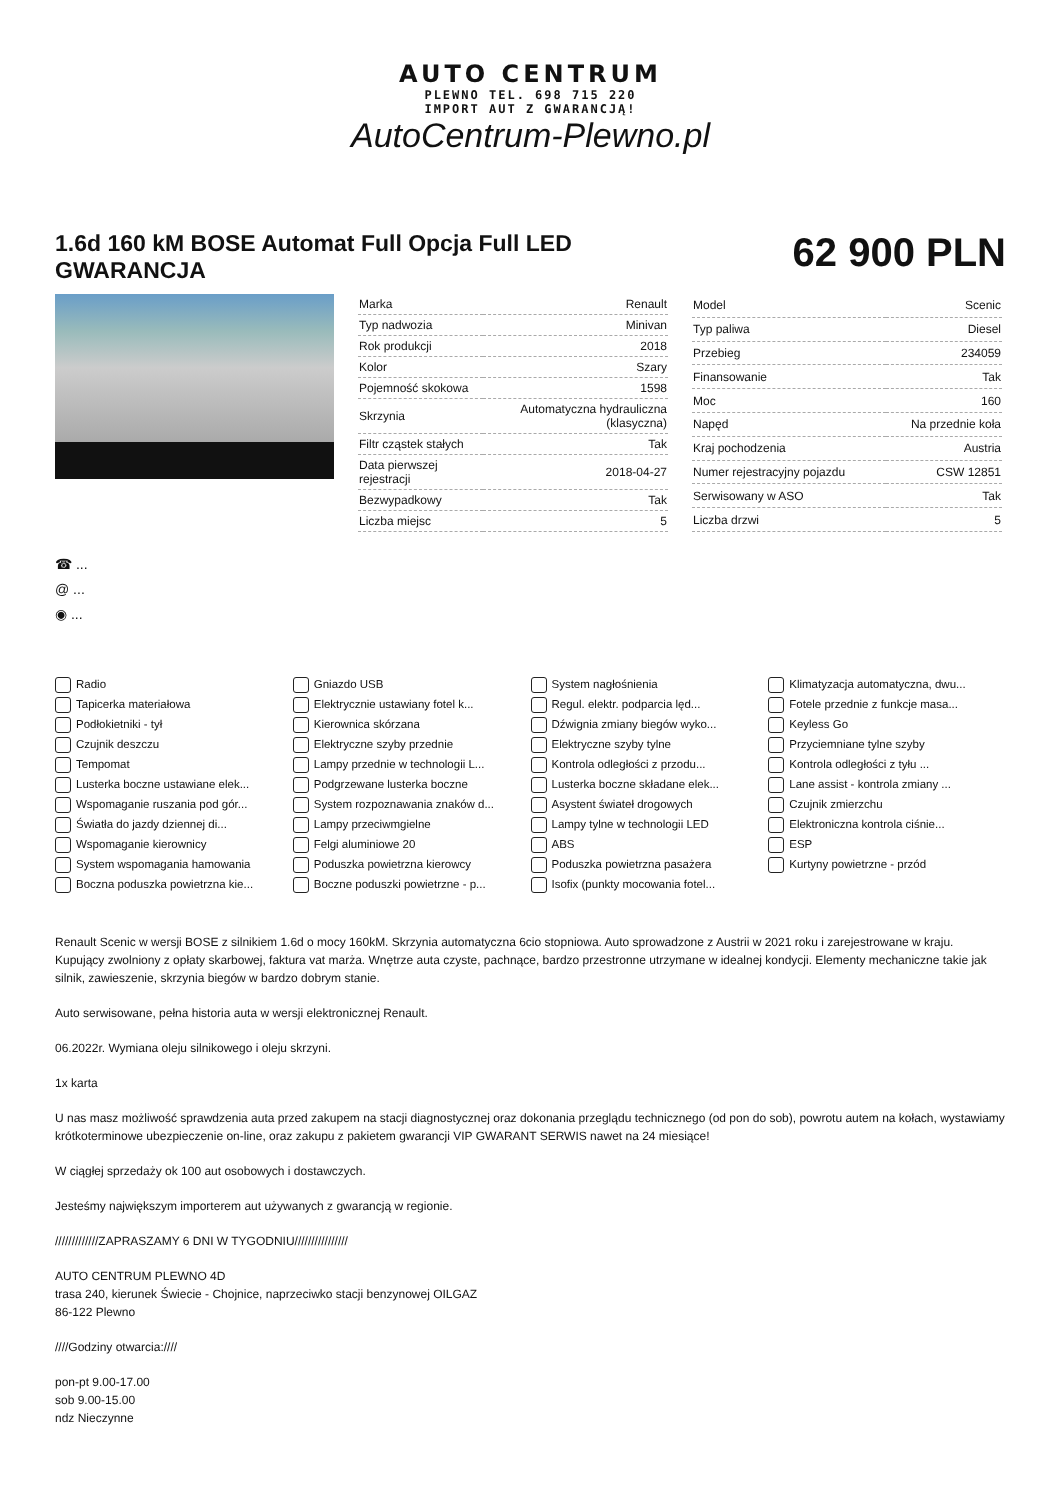AUTO CENTRUM
PLEWNO TEL. 698 715 220
IMPORT AUT Z GWARANCJĄ!
AutoCentrum-Plewno.pl
1.6d 160 kM BOSE Automat Full Opcja Full LED GWARANCJA
62 900 PLN
| Marka | Renault |
| Typ nadwozia | Minivan |
| Rok produkcji | 2018 |
| Kolor | Szary |
| Pojemność skokowa | 1598 |
| Skrzynia | Automatyczna hydrauliczna (klasyczna) |
| Filtr cząstek stałych | Tak |
| Data pierwszej rejestracji | 2018-04-27 |
| Bezwypadkowy | Tak |
| Liczba miejsc | 5 |
| Model | Scenic |
| Typ paliwa | Diesel |
| Przebieg | 234059 |
| Finansowanie | Tak |
| Moc | 160 |
| Napęd | Na przednie koła |
| Kraj pochodzenia | Austria |
| Numer rejestracyjny pojazdu | CSW 12851 |
| Serwisowany w ASO | Tak |
| Liczba drzwi | 5 |
☎ ...
@ ...
◉ ...
Radio
Gniazdo USB
System nagłośnienia
Klimatyzacja automatyczna, dwu...
Tapicerka materiałowa
Elektrycznie ustawiany fotel k...
Regul. elektr. podparcia lęd...
Fotele przednie z funkcje masa...
Podłokietniki - tył
Kierownica skórzana
Dźwignia zmiany biegów wyko...
Keyless Go
Czujnik deszczu
Elektryczne szyby przednie
Elektryczne szyby tylne
Przyciemniane tylne szyby
Tempomat
Lampy przednie w technologii L...
Kontrola odległości z przodu...
Kontrola odległości z tyłu ...
Lusterka boczne ustawiane elek...
Podgrzewane lusterka boczne
Lusterka boczne składane elek...
Lane assist - kontrola zmiany ...
Wspomaganie ruszania pod gór...
System rozpoznawania znaków d...
Asystent świateł drogowych
Czujnik zmierzchu
Światła do jazdy dziennej di...
Lampy przeciwmgielne
Lampy tylne w technologii LED
Elektroniczna kontrola ciśnie...
Wspomaganie kierownicy
Felgi aluminiowe 20
ABS
ESP
System wspomagania hamowania
Poduszka powietrzna kierowcy
Poduszka powietrzna pasażera
Kurtyny powietrzne - przód
Boczna poduszka powietrzna kie...
Boczne poduszki powietrzne - p...
Isofix (punkty mocowania fotel...
Renault Scenic w wersji BOSE z silnikiem 1.6d o mocy 160kM. Skrzynia automatyczna 6cio stopniowa. Auto sprowadzone z Austrii w 2021 roku i zarejestrowane w kraju. Kupujący zwolniony z opłaty skarbowej, faktura vat marża. Wnętrze auta czyste, pachnące, bardzo przestronne utrzymane w idealnej kondycji. Elementy mechaniczne takie jak silnik, zawieszenie, skrzynia biegów w bardzo dobrym stanie.
Auto serwisowane, pełna historia auta w wersji elektronicznej Renault.
06.2022r. Wymiana oleju silnikowego i oleju skrzyni.
1x karta
U nas masz możliwość sprawdzenia auta przed zakupem na stacji diagnostycznej oraz dokonania przeglądu technicznego (od pon do sob), powrotu autem na kołach, wystawiamy krótkoterminowe ubezpieczenie on-line, oraz zakupu z pakietem gwarancji VIP GWARANT SERWIS nawet na 24 miesiące!
W ciągłej sprzedaży ok 100 aut osobowych i dostawczych.
Jesteśmy największym importerem aut używanych z gwarancją w regionie.
/////////////ZAPRASZAMY 6 DNI W TYGODNIU////////////////
AUTO CENTRUM PLEWNO 4D
trasa 240, kierunek Świecie - Chojnice, naprzeciwko stacji benzynowej OILGAZ
86-122 Plewno
////Godziny otwarcia:////
pon-pt 9.00-17.00
sob 9.00-15.00
ndz Nieczynne